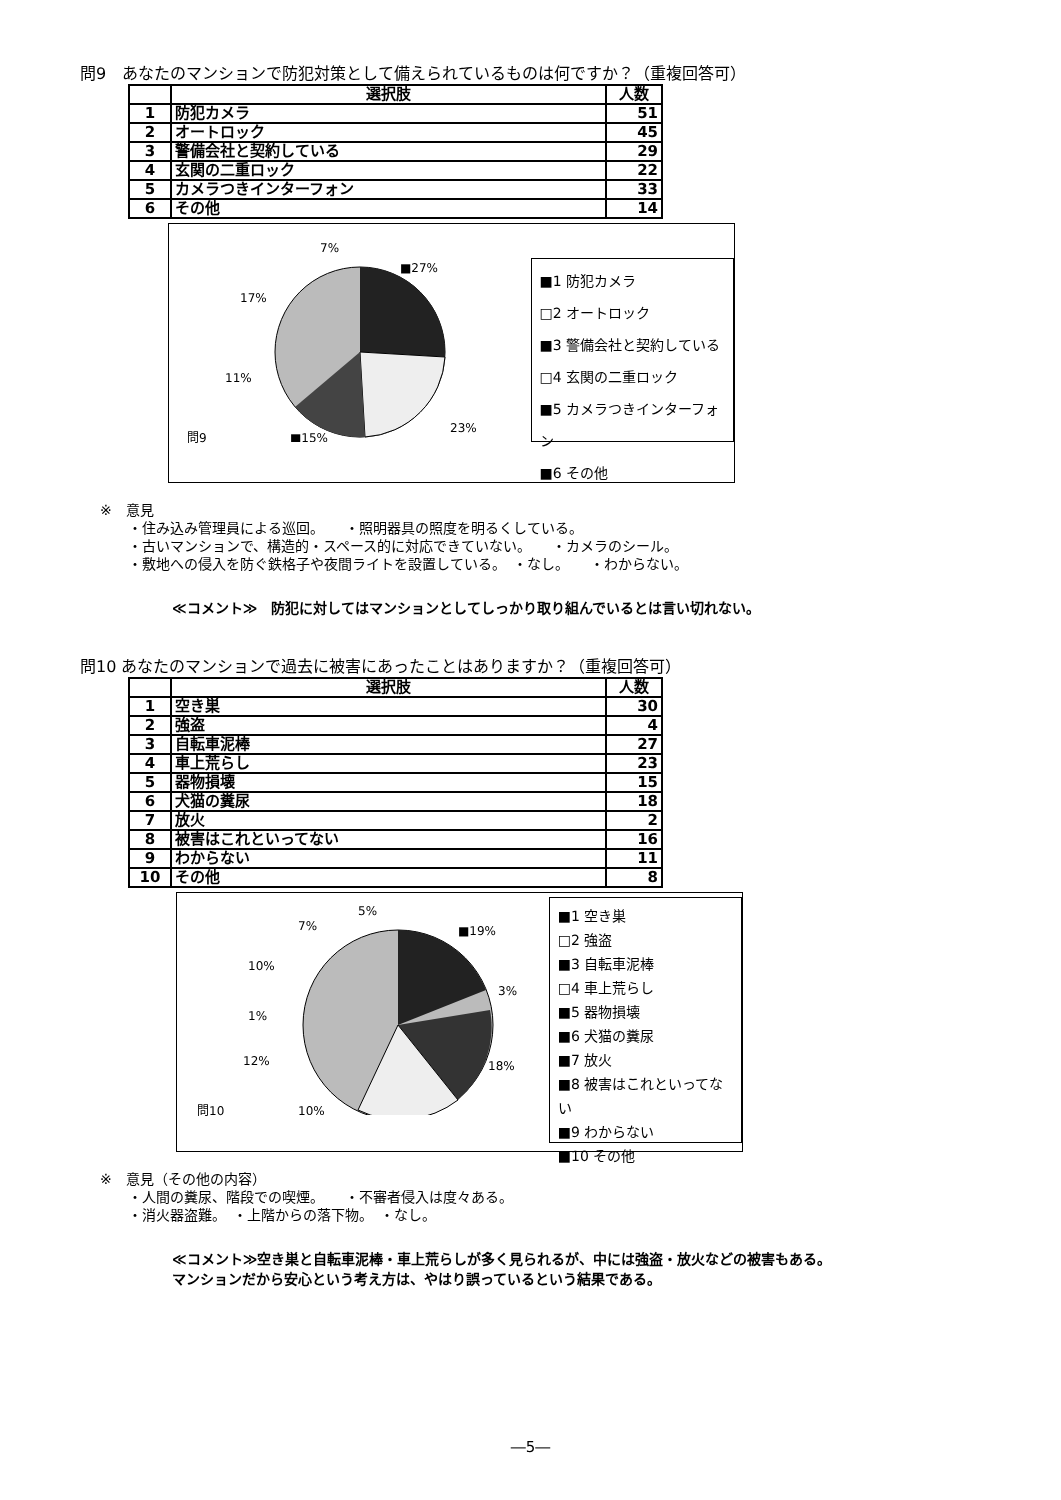問9　あなたのマンションで防犯対策として備えられているものは何ですか？（重複回答可）
| | 選択肢 | 人数 |
| --- | --- | --- |
| 1 | 防犯カメラ | 51 |
| 2 | オートロック | 45 |
| 3 | 警備会社と契約している | 29 |
| 4 | 玄関の二重ロック | 22 |
| 5 | カメラつきインターフォン | 33 |
| 6 | その他 | 14 |
問9
■27%
7%
17%
11%
■15%
23%
■1 防犯カメラ
□2 オートロック
■3 警備会社と契約している
□4 玄関の二重ロック
■5 カメラつきインターフォン
■6 その他
※　意見
　　・住み込み管理員による巡回。　　・照明器具の照度を明るくしている。
　　・古いマンションで、構造的・スペース的に対応できていない。　　・カメラのシール。
　　・敷地への侵入を防ぐ鉄格子や夜間ライトを設置している。　・なし。　　・わからない。
≪コメント≫　防犯に対してはマンションとしてしっかり取り組んでいるとは言い切れない。
問10 あなたのマンションで過去に被害にあったことはありますか？（重複回答可）
| | 選択肢 | 人数 |
| --- | --- | --- |
| 1 | 空き巣 | 30 |
| 2 | 強盗 | 4 |
| 3 | 自転車泥棒 | 27 |
| 4 | 車上荒らし | 23 |
| 5 | 器物損壊 | 15 |
| 6 | 犬猫の糞尿 | 18 |
| 7 | 放火 | 2 |
| 8 | 被害はこれといってない | 16 |
| 9 | わからない | 11 |
| 10 | その他 | 8 |
問10
■19%
5%
7%
10%
1%
12%
10%
3%
18%
■1 空き巣
□2 強盗
■3 自転車泥棒
□4 車上荒らし
■5 器物損壊
■6 犬猫の糞尿
■7 放火
■8 被害はこれといってない
■9 わからない
■10 その他
※　意見（その他の内容）
　　・人間の糞尿、階段での喫煙。　　・不審者侵入は度々ある。
　　・消火器盗難。　・上階からの落下物。　・なし。
≪コメント≫空き巣と自転車泥棒・車上荒らしが多く見られるが、中には強盗・放火などの被害もある。
マンションだから安心という考え方は、やはり誤っているという結果である。
―5―